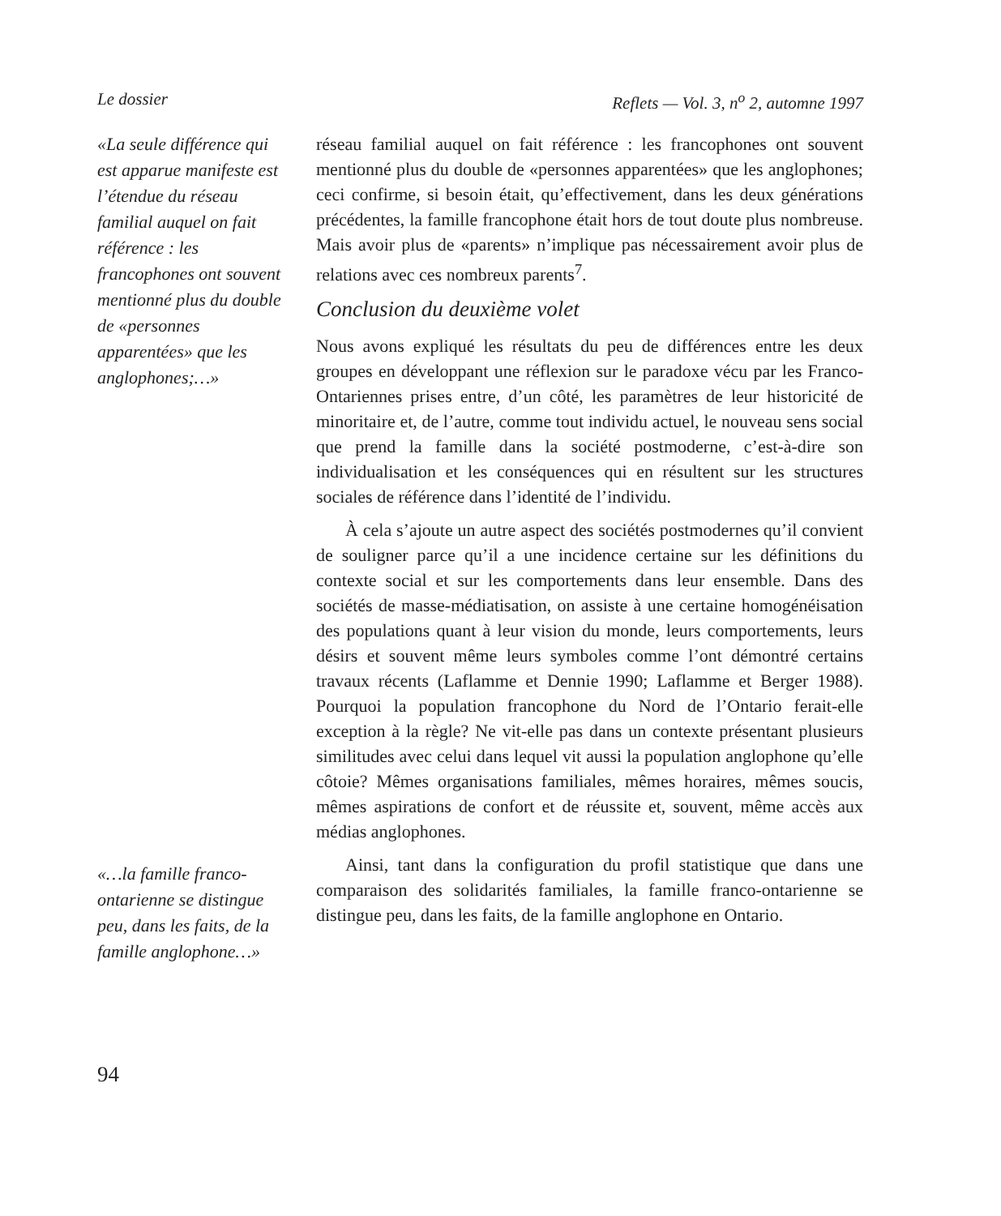Le dossier Reflets — Vol. 3, n<sup>o</sup> 2, automne 1997
«La seule différence qui est apparue manifeste est l’étendue du réseau familial auquel on fait référence : les francophones ont souvent mentionné plus du double de «personnes apparentées» que les anglophones;…»
«…la famille franco-ontarienne se distingue peu, dans les faits, de la famille anglophone…»
réseau familial auquel on fait référence : les francophones ont souvent mentionné plus du double de «personnes apparentées» que les anglophones; ceci confirme, si besoin était, qu’effectivement, dans les deux générations précédentes, la famille francophone était hors de tout doute plus nombreuse. Mais avoir plus de «parents» n’implique pas nécessairement avoir plus de relations avec ces nombreux parents<sup>7</sup>.
Conclusion du deuxième volet
Nous avons expliqué les résultats du peu de différences entre les deux groupes en développant une réflexion sur le paradoxe vécu par les Franco-Ontariennes prises entre, d’un côté, les paramètres de leur historicité de minoritaire et, de l’autre, comme tout individu actuel, le nouveau sens social que prend la famille dans la société postmoderne, c’est-à-dire son individualisation et les conséquences qui en résultent sur les structures sociales de référence dans l’identité de l’individu.
À cela s’ajoute un autre aspect des sociétés postmodernes qu’il convient de souligner parce qu’il a une incidence certaine sur les définitions du contexte social et sur les comportements dans leur ensemble. Dans des sociétés de masse-médiatisation, on assiste à une certaine homogénéisation des populations quant à leur vision du monde, leurs comportements, leurs désirs et souvent même leurs symboles comme l’ont démontré certains travaux récents (Laflamme et Dennie 1990; Laflamme et Berger 1988). Pourquoi la population francophone du Nord de l’Ontario ferait-elle exception à la règle? Ne vit-elle pas dans un contexte présentant plusieurs similitudes avec celui dans lequel vit aussi la population anglophone qu’elle côtoie? Mêmes organisations familiales, mêmes horaires, mêmes soucis, mêmes aspirations de confort et de réussite et, souvent, même accès aux médias anglophones.
Ainsi, tant dans la configuration du profil statistique que dans une comparaison des solidarités familiales, la famille franco-ontarienne se distingue peu, dans les faits, de la famille anglophone en Ontario.
94